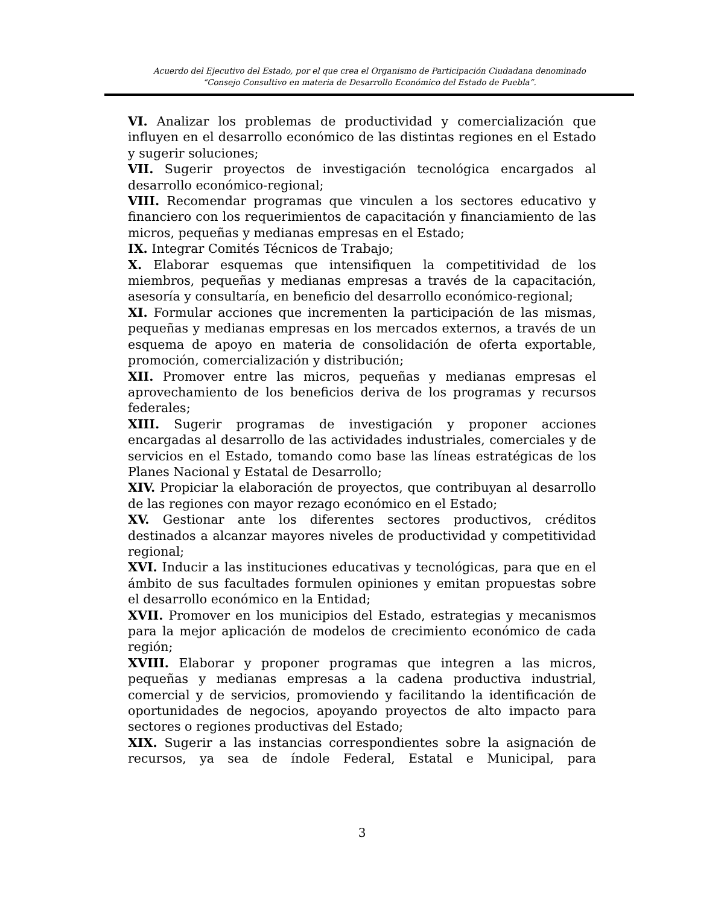Acuerdo del Ejecutivo del Estado, por el que crea el Organismo de Participación Ciudadana denominado
“Consejo Consultivo en materia de Desarrollo Económico del Estado de Puebla”.
VI. Analizar los problemas de productividad y comercialización que influyen en el desarrollo económico de las distintas regiones en el Estado y sugerir soluciones;
VII. Sugerir proyectos de investigación tecnológica encargados al desarrollo económico-regional;
VIII. Recomendar programas que vinculen a los sectores educativo y financiero con los requerimientos de capacitación y financiamiento de las micros, pequeñas y medianas empresas en el Estado;
IX. Integrar Comités Técnicos de Trabajo;
X. Elaborar esquemas que intensifiquen la competitividad de los miembros, pequeñas y medianas empresas a través de la capacitación, asesoría y consultaría, en beneficio del desarrollo económico-regional;
XI. Formular acciones que incrementen la participación de las mismas, pequeñas y medianas empresas en los mercados externos, a través de un esquema de apoyo en materia de consolidación de oferta exportable, promoción, comercialización y distribución;
XII. Promover entre las micros, pequeñas y medianas empresas el aprovechamiento de los beneficios deriva de los programas y recursos federales;
XIII. Sugerir programas de investigación y proponer acciones encargadas al desarrollo de las actividades industriales, comerciales y de servicios en el Estado, tomando como base las líneas estratégicas de los Planes Nacional y Estatal de Desarrollo;
XIV. Propiciar la elaboración de proyectos, que contribuyan al desarrollo de las regiones con mayor rezago económico en el Estado;
XV. Gestionar ante los diferentes sectores productivos, créditos destinados a alcanzar mayores niveles de productividad y competitividad regional;
XVI. Inducir a las instituciones educativas y tecnológicas, para que en el ámbito de sus facultades formulen opiniones y emitan propuestas sobre el desarrollo económico en la Entidad;
XVII. Promover en los municipios del Estado, estrategias y mecanismos para la mejor aplicación de modelos de crecimiento económico de cada región;
XVIII. Elaborar y proponer programas que integren a las micros, pequeñas y medianas empresas a la cadena productiva industrial, comercial y de servicios, promoviendo y facilitando la identificación de oportunidades de negocios, apoyando proyectos de alto impacto para sectores o regiones productivas del Estado;
XIX. Sugerir a las instancias correspondientes sobre la asignación de recursos, ya sea de índole Federal, Estatal e Municipal, para
3